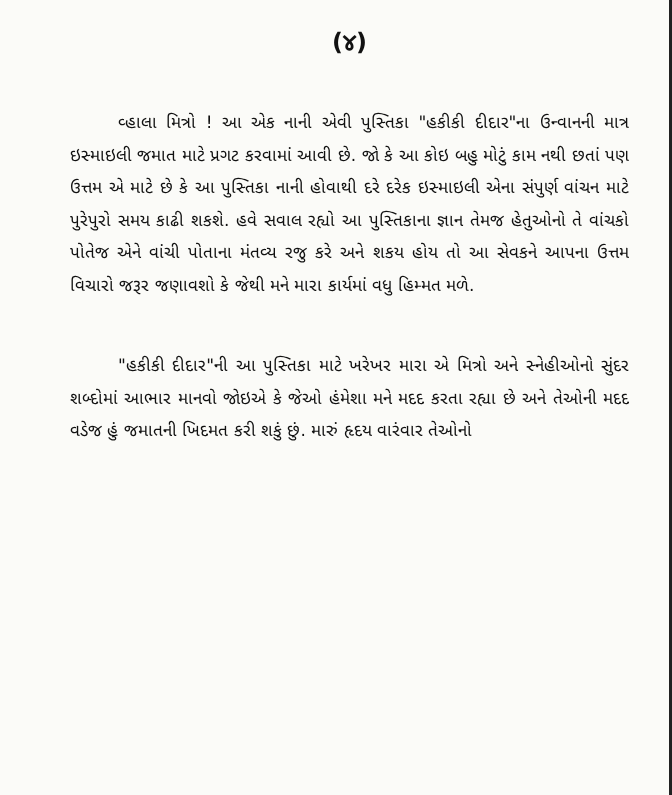(૪)
વ્હાલા મિત્રો ! આ એક નાની એવી પુસ્તિકા "હકીકી દીદાર"ના ઉન્વાનની માત્ર ઇસ્માઇલી જમાત માટે પ્રગટ કરવામાં આવી છે. જો કે આ કોઇ બહુ મોટું કામ નથી છતાં પણ ઉત્તમ એ માટે છે કે આ પુસ્તિકા નાની હોવાથી દરે દરેક ઇસ્માઇલી એના સંપુર્ણ વાંચન માટે પુરેપુરો સમય કાઢી શકશે. હવે સવાલ રહ્યો આ પુસ્તિકાના જ્ઞાન તેમજ હેતુઓનો તે વાંચકો પોતેજ એને વાંચી પોતાના મંતવ્ય રજુ કરે અને શકય હોય તો આ સેવકને આપના ઉત્તમ વિચારો જરૂર જણાવશો કે જેથી મને મારા કાર્યમાં વધુ હિમ્મત મળે.
"હકીકી દીદાર"ની આ પુસ્તિકા માટે ખરેખર મારા એ મિત્રો અને સ્નેહીઓનો સુંદર શબ્દોમાં આભાર માનવો જોઇએ કે જેઓ હંમેશા મને મદદ કરતા રહ્યા છે અને તેઓની મદદ વડેજ હું જમાતની ખિદમત કરી શકું છું. મારું હૃદય વારંવાર તેઓનો